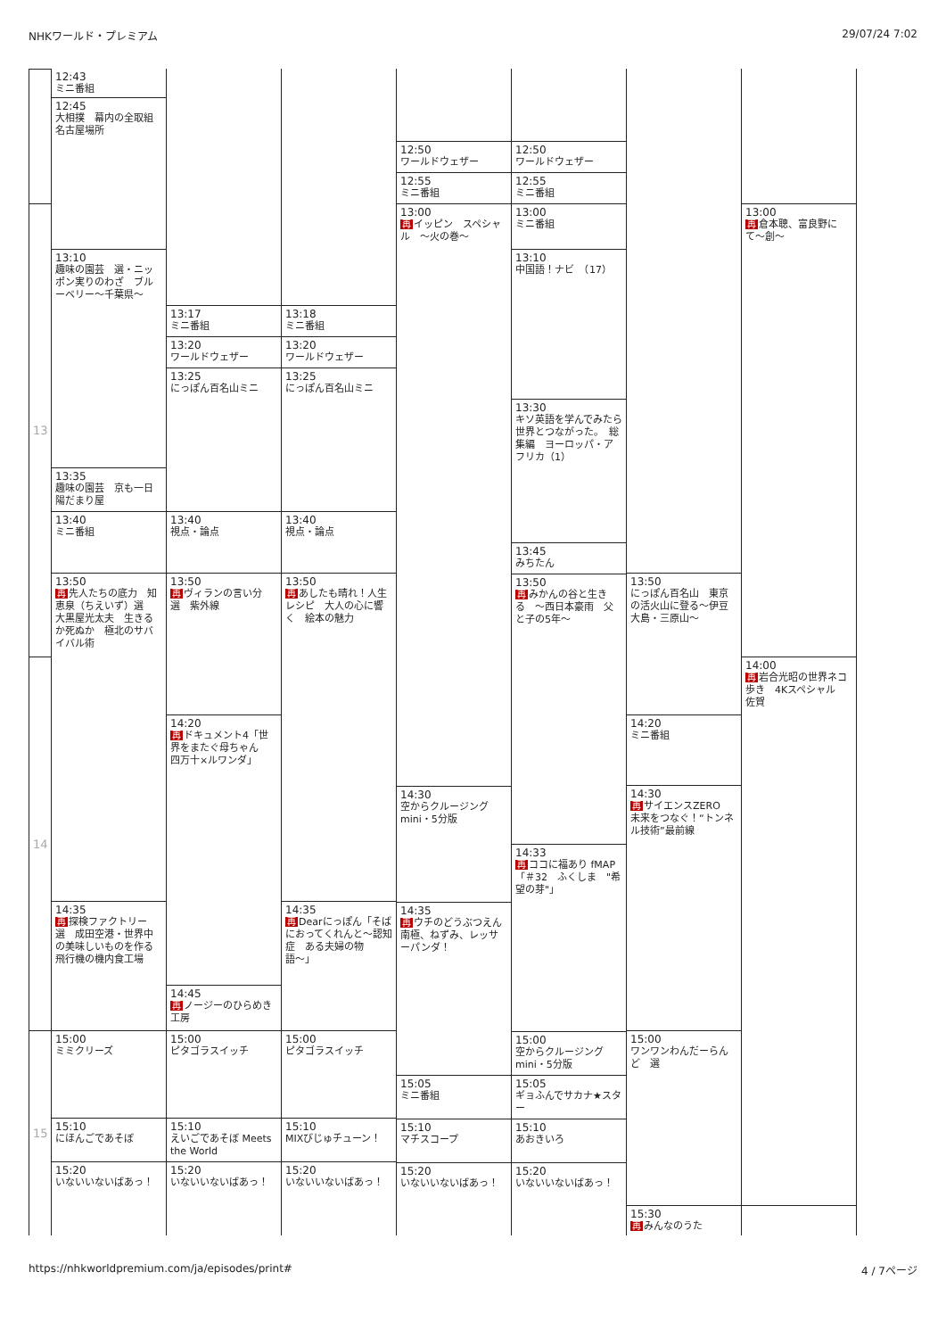NHKワールド・プレミアム 29/07/24 7:02
13
14
15
12:43
ミニ番組
12:45
大相撲　幕内の全取組　名古屋場所
13:10
趣味の園芸　選・ニッポン実りのわざ　ブルーベリー〜千葉県〜
13:35
趣味の園芸　京も一日陽だまり屋
13:40
ミニ番組
13:50
再先人たちの底力　知恵泉（ちえいず）選　大黒屋光太夫　生きるか死ぬか　極北のサバイバル術
14:35
再探検ファクトリー　選　成田空港・世界中の美味しいものを作る　飛行機の機内食工場
15:00
ミミクリーズ
15:10
にほんごであそぼ
15:20
いないいないばあっ！
13:17
ミニ番組
13:20
ワールドウェザー
13:25
にっぽん百名山ミニ
13:40
視点・論点
13:50
再ヴィランの言い分　選　紫外線
14:20
再ドキュメント4「世界をまたぐ母ちゃん　四万十×ルワンダ」
14:45
再ノージーのひらめき工房
15:00
ピタゴラスイッチ
15:10
えいごであそぼ Meets the World
15:20
いないいないばあっ！
13:18
ミニ番組
13:20
ワールドウェザー
13:25
にっぽん百名山ミニ
13:40
視点・論点
13:50
再あしたも晴れ！人生レシピ　大人の心に響く　絵本の魅力
14:35
再 Dearにっぽん「そばにおってくれんと〜認知症　ある夫婦の物語〜」
15:00
ピタゴラスイッチ
15:10
MIXびじゅチューン！
15:20
いないいないばあっ！
12:50
ワールドウェザー
12:55
ミニ番組
13:00
再イッピン　スペシャル　〜火の巻〜
14:30
空からクルージング mini・5分版
14:35
再ウチのどうぶつえん　南極、ねずみ、レッサーパンダ！
15:05
ミニ番組
15:10
マチスコープ
15:20
いないいないばあっ！
12:50
ワールドウェザー
12:55
ミニ番組
13:00
ミニ番組
13:10
中国語！ナビ　（17）
13:30
キソ英語を学んでみたら世界とつながった。　総集編　ヨーロッパ・アフリカ（1）
13:45
みちたん
13:50
再みかんの谷と生きる　〜西日本豪雨　父と子の5年〜
14:33
再ココに福あり fMAP　「＃32　ふくしま　"希望の芽"」
15:00
空からクルージング mini・5分版
15:05
ギョふんでサカナ★スター
15:10
あおきいろ
15:20
いないいないばあっ！
13:50
にっぽん百名山　東京の活火山に登る〜伊豆大島・三原山〜
14:20
ミニ番組
14:30
再サイエンスZERO　未来をつなぐ！“トンネル技術”最前線
15:00
ワンワンわんだーらんど　選
15:30
再みんなのうた
13:00
再倉本聰、富良野にて〜創〜
14:00
再岩合光昭の世界ネコ歩き　4Kスペシャル　佐賀
https://nhkworldpremium.com/ja/episodes/print# 4 / 7ページ